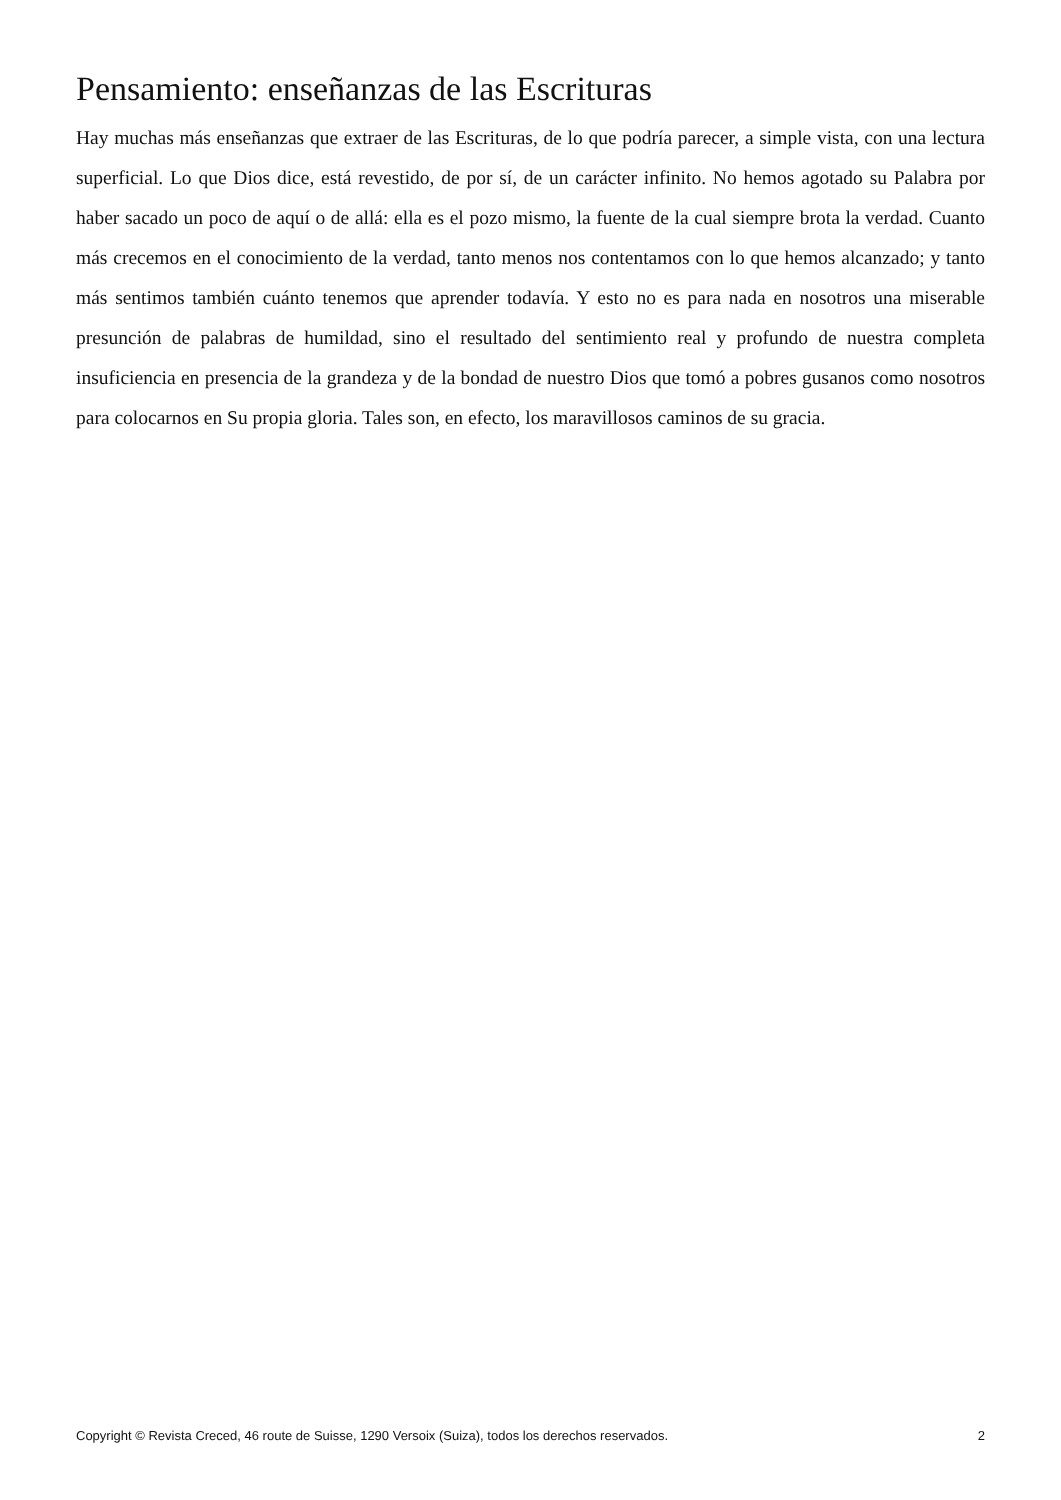Pensamiento: enseñanzas de las Escrituras
Hay muchas más enseñanzas que extraer de las Escrituras, de lo que podría parecer, a simple vista, con una lectura superficial. Lo que Dios dice, está revestido, de por sí, de un carácter infinito. No hemos agotado su Palabra por haber sacado un poco de aquí o de allá: ella es el pozo mismo, la fuente de la cual siempre brota la verdad. Cuanto más crecemos en el conocimiento de la verdad, tanto menos nos contentamos con lo que hemos alcanzado; y tanto más sentimos también cuánto tenemos que aprender todavía. Y esto no es para nada en nosotros una miserable presunción de palabras de humildad, sino el resultado del sentimiento real y profundo de nuestra completa insuficiencia en presencia de la grandeza y de la bondad de nuestro Dios que tomó a pobres gusanos como nosotros para colocarnos en Su propia gloria. Tales son, en efecto, los maravillosos caminos de su gracia.
Copyright © Revista Creced, 46 route de Suisse, 1290 Versoix (Suiza), todos los derechos reservados. 2